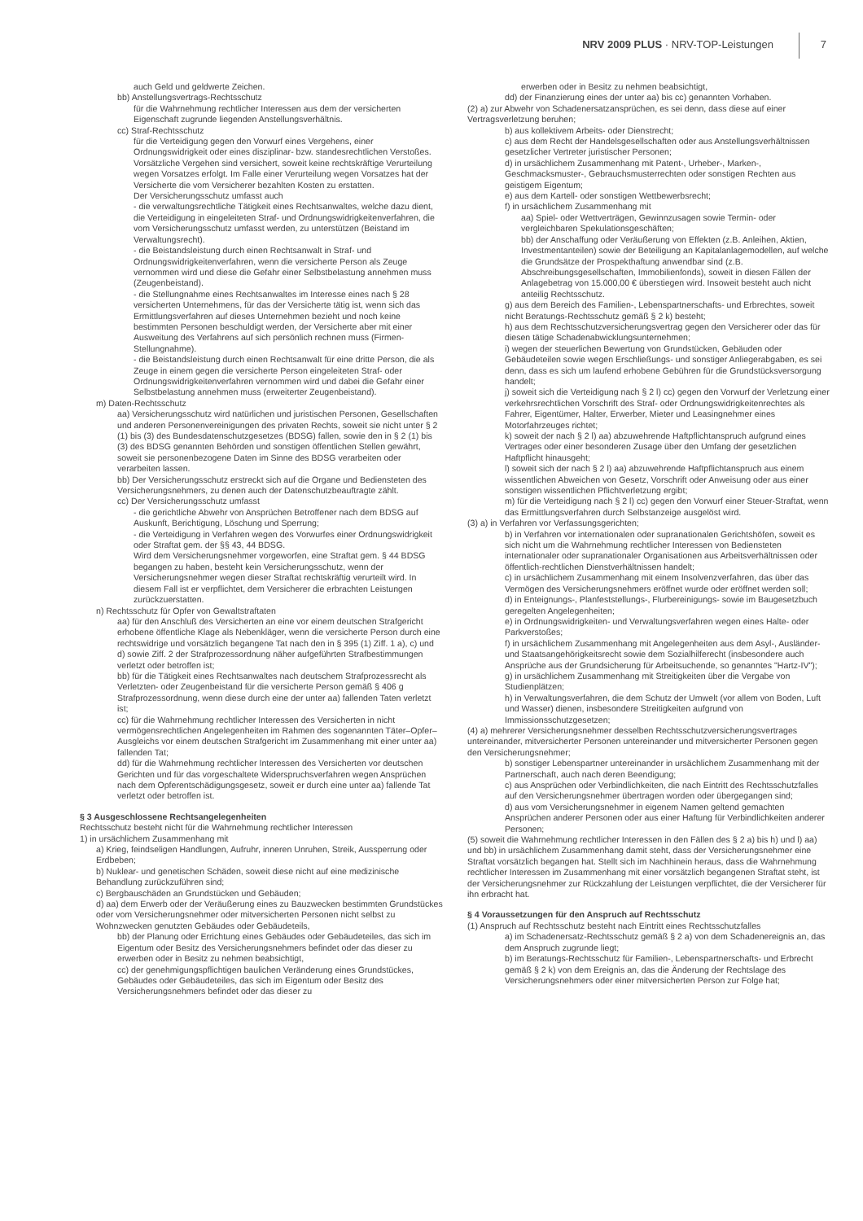NRV 2009 PLUS · NRV-TOP-Leistungen 7
auch Geld und geldwerte Zeichen.
bb) Anstellungsvertrags-Rechtsschutz
für die Wahrnehmung rechtlicher Interessen aus dem der versicherten Eigenschaft zugrunde liegenden Anstellungsverhältnis.
cc) Straf-Rechtsschutz
für die Verteidigung gegen den Vorwurf eines Vergehens, einer Ordnungswidrigkeit oder eines disziplinar- bzw. standesrechtlichen Verstoßes. Vorsätzliche Vergehen sind versichert, soweit keine rechtskräftige Verurteilung wegen Vorsatzes erfolgt. Im Falle einer Verurteilung wegen Vorsatzes hat der Versicherte die vom Versicherer bezahlten Kosten zu erstatten.
Der Versicherungsschutz umfasst auch
- die verwaltungsrechtliche Tätigkeit eines Rechtsanwaltes, welche dazu dient, die Verteidigung in eingeleiteten Straf- und Ordnungswidrigkeitenverfahren, die vom Versicherungsschutz umfasst werden, zu unterstützen (Beistand im Verwaltungsrecht).
- die Beistandsleistung durch einen Rechtsanwalt in Straf- und Ordnungswidrigkeitenverfahren, wenn die versicherte Person als Zeuge vernommen wird und diese die Gefahr einer Selbstbelastung annehmen muss (Zeugenbeistand).
- die Stellungnahme eines Rechtsanwaltes im Interesse eines nach § 28 versicherten Unternehmens, für das der Versicherte tätig ist, wenn sich das Ermittlungsverfahren auf dieses Unternehmen bezieht und noch keine bestimmten Personen beschuldigt werden, der Versicherte aber mit einer Ausweitung des Verfahrens auf sich persönlich rechnen muss (Firmen-Stellungnahme).
- die Beistandsleistung durch einen Rechtsanwalt für eine dritte Person, die als Zeuge in einem gegen die versicherte Person eingeleiteten Straf- oder Ordnungswidrigkeitenverfahren vernommen wird und dabei die Gefahr einer Selbstbelastung annehmen muss (erweiterter Zeugenbeistand).
m) Daten-Rechtsschutz
aa) Versicherungsschutz wird natürlichen und juristischen Personen, Gesellschaften und anderen Personenvereinigungen des privaten Rechts, soweit sie nicht unter § 2 (1) bis (3) des Bundesdatenschutzgesetzes (BDSG) fallen, sowie den in § 2 (1) bis (3) des BDSG genannten Behörden und sonstigen öffentlichen Stellen gewährt, soweit sie personenbezogene Daten im Sinne des BDSG verarbeiten oder verarbeiten lassen.
bb) Der Versicherungsschutz erstreckt sich auf die Organe und Bediensteten des Versicherungsnehmers, zu denen auch der Datenschutzbeauftragte zählt.
cc) Der Versicherungsschutz umfasst
- die gerichtliche Abwehr von Ansprüchen Betroffener nach dem BDSG auf Auskunft, Berichtigung, Löschung und Sperrung;
- die Verteidigung in Verfahren wegen des Vorwurfes einer Ordnungswidrigkeit oder Straftat gem. der §§ 43, 44 BDSG.
Wird dem Versicherungsnehmer vorgeworfen, eine Straftat gem. § 44 BDSG begangen zu haben, besteht kein Versicherungsschutz, wenn der Versicherungsnehmer wegen dieser Straftat rechtskräftig verurteilt wird. In diesem Fall ist er verpflichtet, dem Versicherer die erbrachten Leistungen zurückzuerstatten.
n) Rechtsschutz für Opfer von Gewaltstraftaten
aa) für den Anschluß des Versicherten an eine vor einem deutschen Strafgericht erhobene öffentliche Klage als Nebenkläger, wenn die versicherte Person durch eine rechtswidrige und vorsätzlich begangene Tat nach den in § 395 (1) Ziff. 1 a), c) und d) sowie Ziff. 2 der Strafprozessordnung näher aufgeführten Strafbestimmungen verletzt oder betroffen ist;
bb) für die Tätigkeit eines Rechtsanwaltes nach deutschem Strafprozessrecht als Verletzten- oder Zeugenbeistand für die versicherte Person gemäß § 406 g Strafprozessordnung, wenn diese durch eine der unter aa) fallenden Taten verletzt ist;
cc) für die Wahrnehmung rechtlicher Interessen des Versicherten in nicht vermögensrechtlichen Angelegenheiten im Rahmen des sogenannten Täter–Opfer–Ausgleichs vor einem deutschen Strafgericht im Zusammenhang mit einer unter aa) fallenden Tat;
dd) für die Wahrnehmung rechtlicher Interessen des Versicherten vor deutschen Gerichten und für das vorgeschaltete Widerspruchsverfahren wegen Ansprüchen nach dem Opferentschädigungsgesetz, soweit er durch eine unter aa) fallende Tat verletzt oder betroffen ist.
§ 3 Ausgeschlossene Rechtsangelegenheiten
Rechtsschutz besteht nicht für die Wahrnehmung rechtlicher Interessen
1) in ursächlichem Zusammenhang mit
a) Krieg, feindseligen Handlungen, Aufruhr, inneren Unruhen, Streik, Aussperrung oder Erdbeben;
b) Nuklear- und genetischen Schäden, soweit diese nicht auf eine medizinische Behandlung zurückzuführen sind;
c) Bergbauschäden an Grundstücken und Gebäuden;
d) aa) dem Erwerb oder der Veräußerung eines zu Bauzwecken bestimmten Grundstückes oder vom Versicherungsnehmer oder mitversicherten Personen nicht selbst zu Wohnzwecken genutzten Gebäudes oder Gebäudeteils,
bb) der Planung oder Errichtung eines Gebäudes oder Gebäudeteiles, das sich im Eigentum oder Besitz des Versicherungsnehmers befindet oder das dieser zu erwerben oder in Besitz zu nehmen beabsichtigt,
cc) der genehmigungspflichtigen baulichen Veränderung eines Grundstückes, Gebäudes oder Gebäudeteiles, das sich im Eigentum oder Besitz des Versicherungsnehmers befindet oder das dieser zu
erwerben oder in Besitz zu nehmen beabsichtigt,
dd) der Finanzierung eines der unter aa) bis cc) genannten Vorhaben.
(2) a) zur Abwehr von Schadenersatzansprüchen, es sei denn, dass diese auf einer Vertragsverletzung beruhen;
b) aus kollektivem Arbeits- oder Dienstrecht;
c) aus dem Recht der Handelsgesellschaften oder aus Anstellungsverhältnissen gesetzlicher Vertreter juristischer Personen;
d) in ursächlichem Zusammenhang mit Patent-, Urheber-, Marken-, Geschmacksmuster-, Gebrauchsmusterrechten oder sonstigen Rechten aus geistigem Eigentum;
e) aus dem Kartell- oder sonstigen Wettbewerbsrecht;
f) in ursächlichem Zusammenhang mit
aa) Spiel- oder Wettverträgen, Gewinnzusagen sowie Termin- oder vergleichbaren Spekulationsgeschäften;
bb) der Anschaffung oder Veräußerung von Effekten (z.B. Anleihen, Aktien, Investmentanteilen) sowie der Beteiligung an Kapitalanlagemodellen, auf welche die Grundsätze der Prospekthaftung anwendbar sind (z.B. Abschreibungsgesellschaften, Immobilienfonds), soweit in diesen Fällen der Anlagebetrag von 15.000,00 € überstiegen wird. Insoweit besteht auch nicht anteilig Rechtsschutz.
g) aus dem Bereich des Familien-, Lebenspartnerschafts- und Erbrechtes, soweit nicht Beratungs-Rechtsschutz gemäß § 2 k) besteht;
h) aus dem Rechtsschutzversicherungsvertrag gegen den Versicherer oder das für diesen tätige Schadenabwicklungsunternehmen;
i) wegen der steuerlichen Bewertung von Grundstücken, Gebäuden oder Gebäudeteilen sowie wegen Erschließungs- und sonstiger Anliegerabgaben, es sei denn, dass es sich um laufend erhobene Gebühren für die Grundstücksversorgung handelt;
j) soweit sich die Verteidigung nach § 2 l) cc) gegen den Vorwurf der Verletzung einer verkehrsrechtlichen Vorschrift des Straf- oder Ordnungswidrigkeitenrechtes als Fahrer, Eigentümer, Halter, Erwerber, Mieter und Leasingnehmer eines Motorfahrzeuges richtet;
k) soweit der nach § 2 l) aa) abzuwehrende Haftpflichtanspruch aufgrund eines Vertrages oder einer besonderen Zusage über den Umfang der gesetzlichen Haftpflicht hinausgeht;
l) soweit sich der nach § 2 l) aa) abzuwehrende Haftpflichtanspruch aus einem wissentlichen Abweichen von Gesetz, Vorschrift oder Anweisung oder aus einer sonstigen wissentlichen Pflichtverletzung ergibt;
m) für die Verteidigung nach § 2 l) cc) gegen den Vorwurf einer Steuer-Straftat, wenn das Ermittlungsverfahren durch Selbstanzeige ausgelöst wird.
(3) a) in Verfahren vor Verfassungsgerichten;
b) in Verfahren vor internationalen oder supranationalen Gerichtshöfen, soweit es sich nicht um die Wahrnehmung rechtlicher Interessen von Bediensteten internationaler oder supranationaler Organisationen aus Arbeitsverhältnissen oder öffentlich-rechtlichen Dienstverhältnissen handelt;
c) in ursächlichem Zusammenhang mit einem Insolvenzverfahren, das über das Vermögen des Versicherungsnehmers eröffnet wurde oder eröffnet werden soll;
d) in Enteignungs-, Planfeststellungs-, Flurbereinigungs- sowie im Baugesetzbuch geregelten Angelegenheiten;
e) in Ordnungswidrigkeiten- und Verwaltungsverfahren wegen eines Halte- oder Parkverstoßes;
f) in ursächlichem Zusammenhang mit Angelegenheiten aus dem Asyl-, Ausländer- und Staatsangehörigkeitsrecht sowie dem Sozialhilferecht (insbesondere auch Ansprüche aus der Grundsicherung für Arbeitsuchende, so genanntes "Hartz-IV");
g) in ursächlichem Zusammenhang mit Streitigkeiten über die Vergabe von Studienplätzen;
h) in Verwaltungsverfahren, die dem Schutz der Umwelt (vor allem von Boden, Luft und Wasser) dienen, insbesondere Streitigkeiten aufgrund von Immissionsschutzgesetzen;
(4) a) mehrerer Versicherungsnehmer desselben Rechtsschutzversicherungsvertrages untereinander, mitversicherter Personen untereinander und mitversicherter Personen gegen den Versicherungsnehmer;
b) sonstiger Lebenspartner untereinander in ursächlichem Zusammenhang mit der Partnerschaft, auch nach deren Beendigung;
c) aus Ansprüchen oder Verbindlichkeiten, die nach Eintritt des Rechtsschutzfalles auf den Versicherungsnehmer übertragen worden oder übergegangen sind;
d) aus vom Versicherungsnehmer in eigenem Namen geltend gemachten Ansprüchen anderer Personen oder aus einer Haftung für Verbindlichkeiten anderer Personen;
(5) soweit die Wahrnehmung rechtlicher Interessen in den Fällen des § 2 a) bis h) und l) aa) und bb) in ursächlichem Zusammenhang damit steht, dass der Versicherungsnehmer eine Straftat vorsätzlich begangen hat. Stellt sich im Nachhinein heraus, dass die Wahrnehmung rechtlicher Interessen im Zusammenhang mit einer vorsätzlich begangenen Straftat steht, ist der Versicherungsnehmer zur Rückzahlung der Leistungen verpflichtet, die der Versicherer für ihn erbracht hat.
§ 4 Voraussetzungen für den Anspruch auf Rechtsschutz
(1) Anspruch auf Rechtsschutz besteht nach Eintritt eines Rechtsschutzfalles
a) im Schadenersatz-Rechtsschutz gemäß § 2 a) von dem Schadenereignis an, das dem Anspruch zugrunde liegt;
b) im Beratungs-Rechtsschutz für Familien-, Lebenspartnerschafts- und Erbrecht gemäß § 2 k) von dem Ereignis an, das die Änderung der Rechtslage des Versicherungsnehmers oder einer mitversicherten Person zur Folge hat;